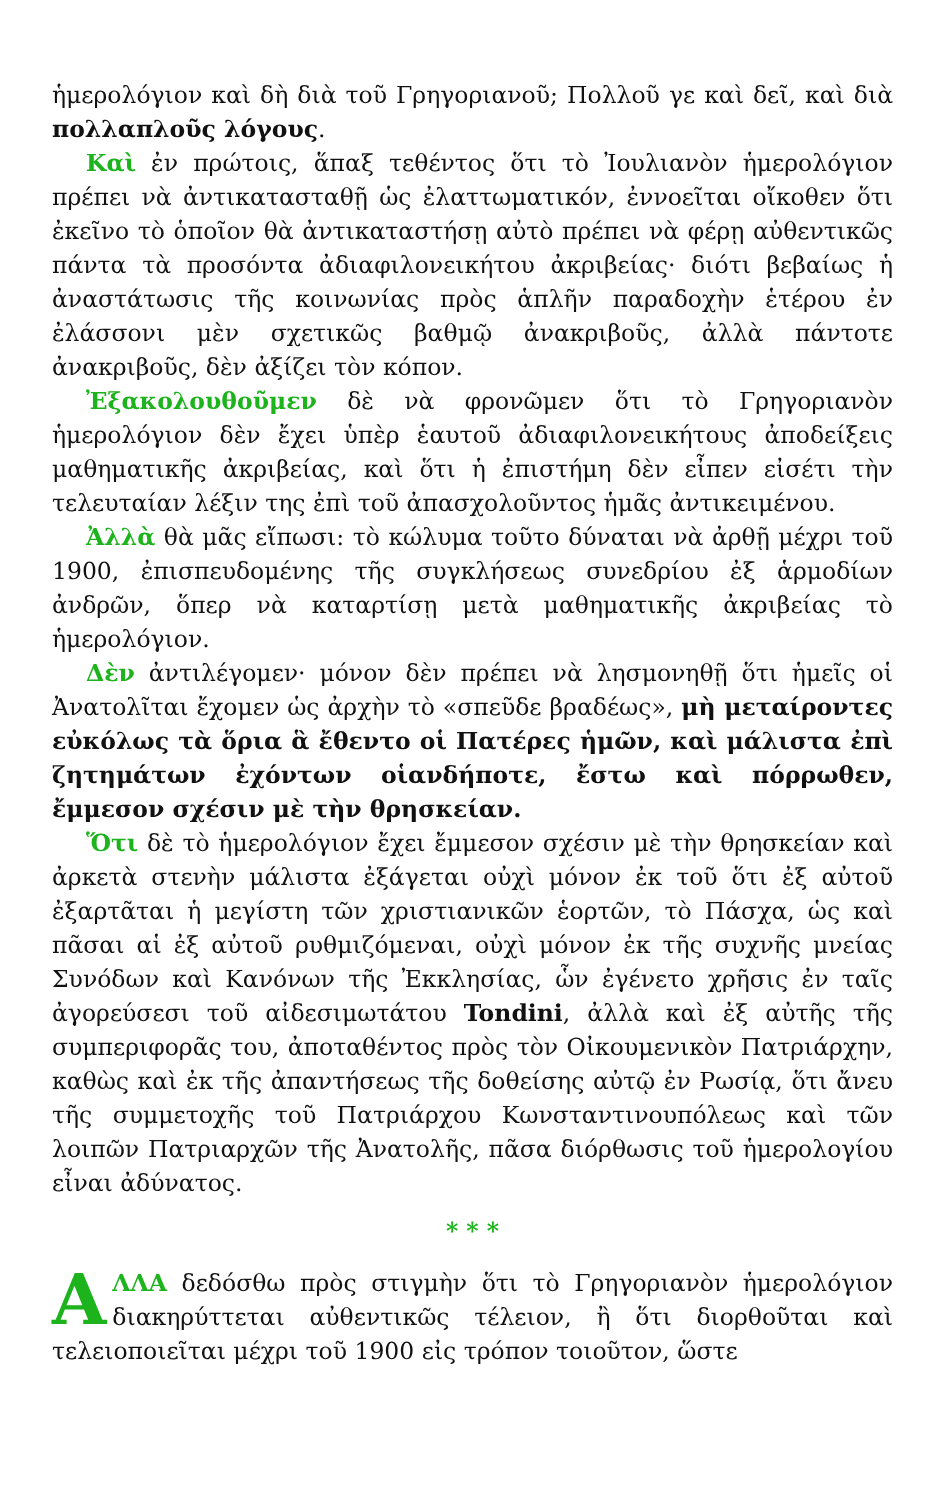ἡμερολόγιον καὶ δὴ διὰ τοῦ Γρηγοριανοῦ; Πολλοῦ γε καὶ δεῖ, καὶ διὰ πολλαπλοῦς λόγους.
Καὶ ἐν πρώτοις, ἅπαξ τεθέντος ὅτι τὸ Ἰουλιανὸν ἡμερολόγιον πρέπει νὰ ἀντικατασταθῇ ὡς ἐλαττωματικόν, ἐννοεῖται οἴκοθεν ὅτι ἐκεῖνο τὸ ὁποῖον θὰ ἀντικαταστήσῃ αὐτὸ πρέπει νὰ φέρῃ αὐθεντικῶς πάντα τὰ προσόντα ἀδιαφιλονεικήτου ἀκριβείας· διότι βεβαίως ἡ ἀναστάτωσις τῆς κοινωνίας πρὸς ἁπλῆν παραδοχὴν ἑτέρου ἐν ἐλάσσονι μὲν σχετικῶς βαθμῷ ἀνακριβοῦς, ἀλλὰ πάντοτε ἀνακριβοῦς, δὲν ἀξίζει τὸν κόπον.
Ἐξακολουθοῦμεν δὲ νὰ φρονῶμεν ὅτι τὸ Γρηγοριανὸν ἡμερολόγιον δὲν ἔχει ὑπὲρ ἑαυτοῦ ἀδιαφιλονεικήτους ἀποδείξεις μαθηματικῆς ἀκριβείας, καὶ ὅτι ἡ ἐπιστήμη δὲν εἶπεν εἰσέτι τὴν τελευταίαν λέξιν της ἐπὶ τοῦ ἀπασχολοῦντος ἡμᾶς ἀντικειμένου.
Ἀλλὰ θὰ μᾶς εἴπωσι: τὸ κώλυμα τοῦτο δύναται νὰ ἀρθῇ μέχρι τοῦ 1900, ἐπισπευδομένης τῆς συγκλήσεως συνεδρίου ἐξ ἁρμοδίων ἀνδρῶν, ὅπερ νὰ καταρτίσῃ μετὰ μαθηματικῆς ἀκριβείας τὸ ἡμερολόγιον.
Δὲν ἀντιλέγομεν· μόνον δὲν πρέπει νὰ λησμονηθῇ ὅτι ἡμεῖς οἱ Ἀνατολῖται ἔχομεν ὡς ἀρχὴν τὸ «σπεῦδε βραδέως», μὴ μεταίροντες εὐκόλως τὰ ὅρια ἃ ἔθεντο οἱ Πατέρες ἡμῶν, καὶ μάλιστα ἐπὶ ζητημάτων ἐχόντων οἱανδήποτε, ἔστω καὶ πόρρωθεν, ἔμμεσον σχέσιν μὲ τὴν θρησκείαν.
Ὅτι δὲ τὸ ἡμερολόγιον ἔχει ἔμμεσον σχέσιν μὲ τὴν θρησκείαν καὶ ἀρκετὰ στενὴν μάλιστα ἐξάγεται οὐχὶ μόνον ἐκ τοῦ ὅτι ἐξ αὐτοῦ ἐξαρτᾶται ἡ μεγίστη τῶν χριστιανικῶν ἑορτῶν, τὸ Πάσχα, ὡς καὶ πᾶσαι αἱ ἐξ αὐτοῦ ρυθμιζόμεναι, οὐχὶ μόνον ἐκ τῆς συχνῆς μνείας Συνόδων καὶ Κανόνων τῆς Ἐκκλησίας, ὧν ἐγένετο χρῆσις ἐν ταῖς ἀγορεύσεσι τοῦ αἰδεσιμωτάτου Tondini, ἀλλὰ καὶ ἐξ αὐτῆς τῆς συμπεριφορᾶς του, ἀποταθέντος πρὸς τὸν Οἰκουμενικὸν Πατριάρχην, καθὼς καὶ ἐκ τῆς ἀπαντήσεως τῆς δοθείσης αὐτῷ ἐν Ρωσίᾳ, ὅτι ἄνευ τῆς συμμετοχῆς τοῦ Πατριάρχου Κωνσταντινουπόλεως καὶ τῶν λοιπῶν Πατριαρχῶν τῆς Ἀνατολῆς, πᾶσα διόρθωσις τοῦ ἡμερολογίου εἶναι ἀδύνατος.
* * *
ΑΛΛΑ δεδόσθω πρὸς στιγμὴν ὅτι τὸ Γρηγοριανὸν ἡμερολόγιον διακηρύττεται αὐθεντικῶς τέλειον, ἢ ὅτι διορθοῦται καὶ τελειοποιεῖται μέχρι τοῦ 1900 εἰς τρόπον τοιοῦτον, ὥστε